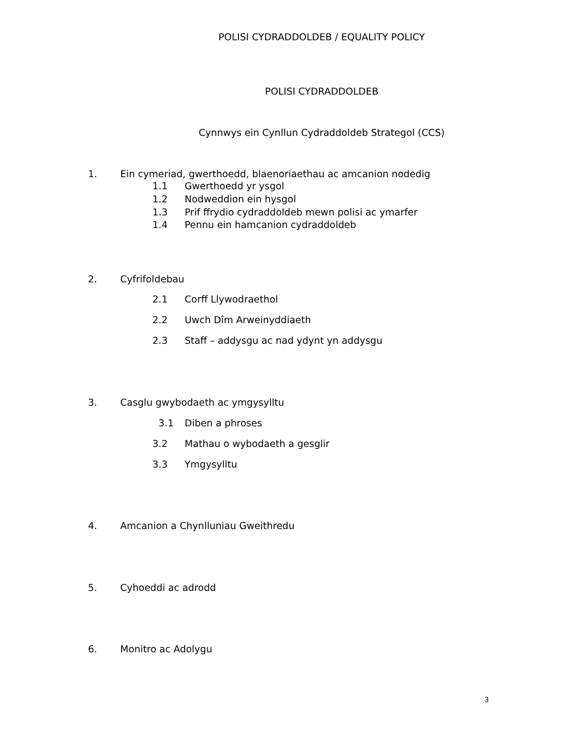POLISI CYDRADDOLDEB / EQUALITY POLICY
POLISI CYDRADDOLDEB
Cynnwys ein Cynllun Cydraddoldeb Strategol (CCS)
1. Ein cymeriad, gwerthoedd, blaenoriaethau ac amcanion nodedig
1.1 Gwerthoedd yr ysgol
1.2 Nodweddion ein hysgol
1.3 Prif ffrydio cydraddoldeb mewn polisi ac ymarfer
1.4 Pennu ein hamcanion cydraddoldeb
2. Cyfrifoldebau
2.1 Corff Llywodraethol
2.2 Uwch Dîm Arweinyddiaeth
2.3 Staff – addysgu ac nad ydynt yn addysgu
3. Casglu gwybodaeth ac ymgysylltu
3.1 Diben a phroses
3.2 Mathau o wybodaeth a gesglir
3.3 Ymgysylltu
4. Amcanion a Chynlluniau Gweithredu
5. Cyhoeddi ac adrodd
6. Monitro ac Adolygu
3